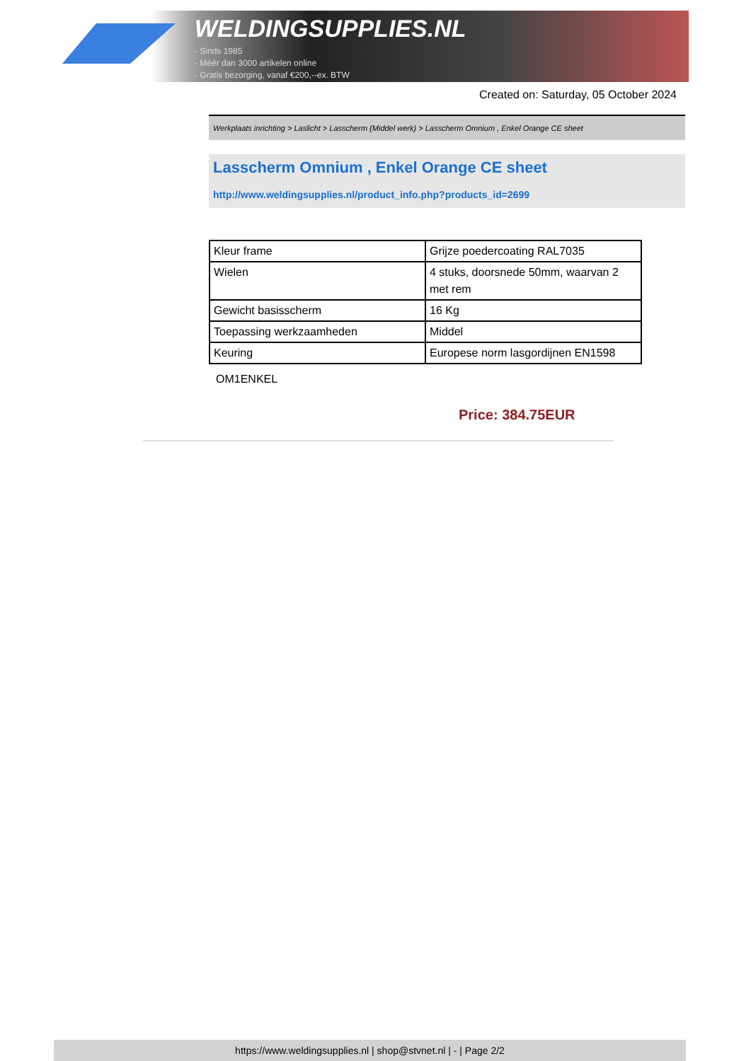WELDINGSUPPLIES.NL
- Sinds 1985
- Méér dan 3000 artikelen online
- Gratis bezorging, vanaf €200,--ex. BTW
Created on: Saturday, 05 October 2024
Werkplaats inrichting > Laslicht > Lasscherm (Middel werk) > Lasscherm Omnium , Enkel Orange CE sheet
Lasscherm Omnium , Enkel Orange CE sheet
http://www.weldingsupplies.nl/product_info.php?products_id=2699
| Kleur frame | Grijze poedercoating RAL7035 |
| Wielen | 4 stuks, doorsnede 50mm, waarvan 2 met rem |
| Gewicht basisscherm | 16 Kg |
| Toepassing werkzaamheden | Middel |
| Keuring | Europese norm lasgordijnen EN1598 |
OM1ENKEL
Price: 384.75EUR
https://www.weldingsupplies.nl | shop@stvnet.nl | - | Page 2/2